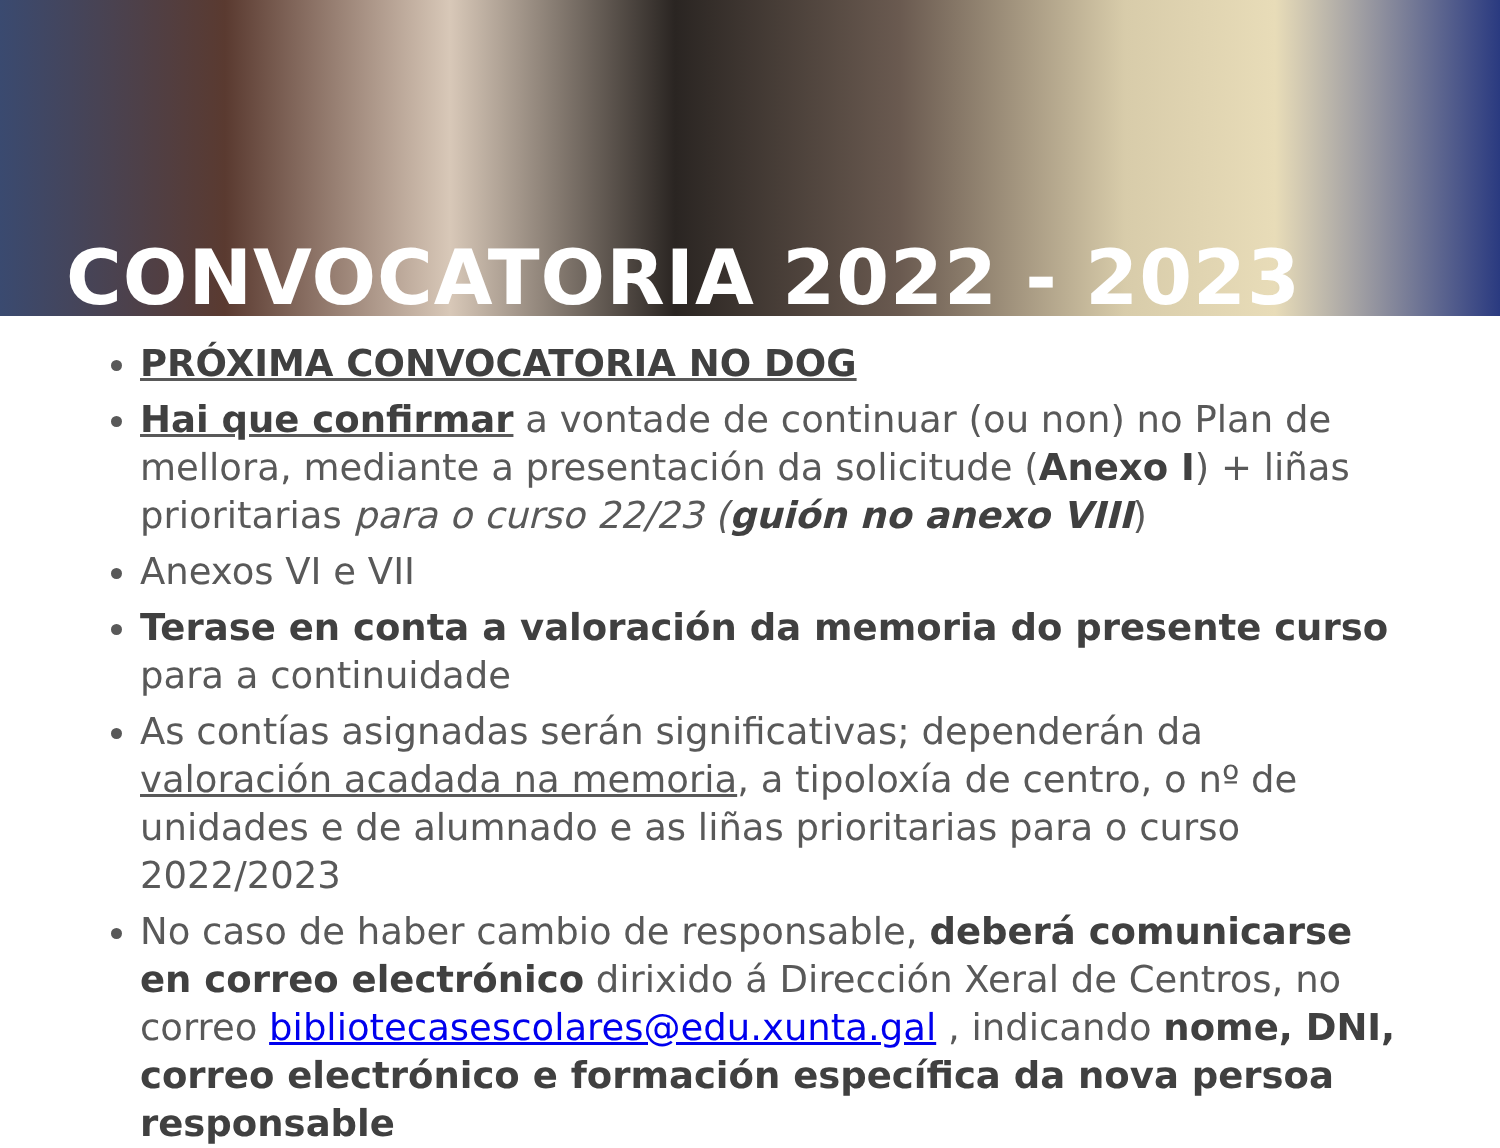CONVOCATORIA 2022 - 2023
PRÓXIMA CONVOCATORIA NO DOG
Hai que confirmar a vontade de continuar (ou non) no Plan de mellora, mediante a presentación da solicitude (Anexo I) + liñas prioritarias para o curso 22/23 (guión no anexo VIII)
Anexos VI e VII
Terase en conta a valoración da memoria do presente curso para a continuidade
As contías asignadas serán significativas; dependerán da valoración acadada na memoria, a tipoloxía de centro, o nº de unidades e de alumnado e as liñas prioritarias para o curso 2022/2023
No caso de haber cambio de responsable, deberá comunicarse en correo electrónico dirixido á Dirección Xeral de Centros, no correo bibliotecasescolares@edu.xunta.gal , indicando nome, DNI, correo electrónico e formación específica da nova persoa responsable